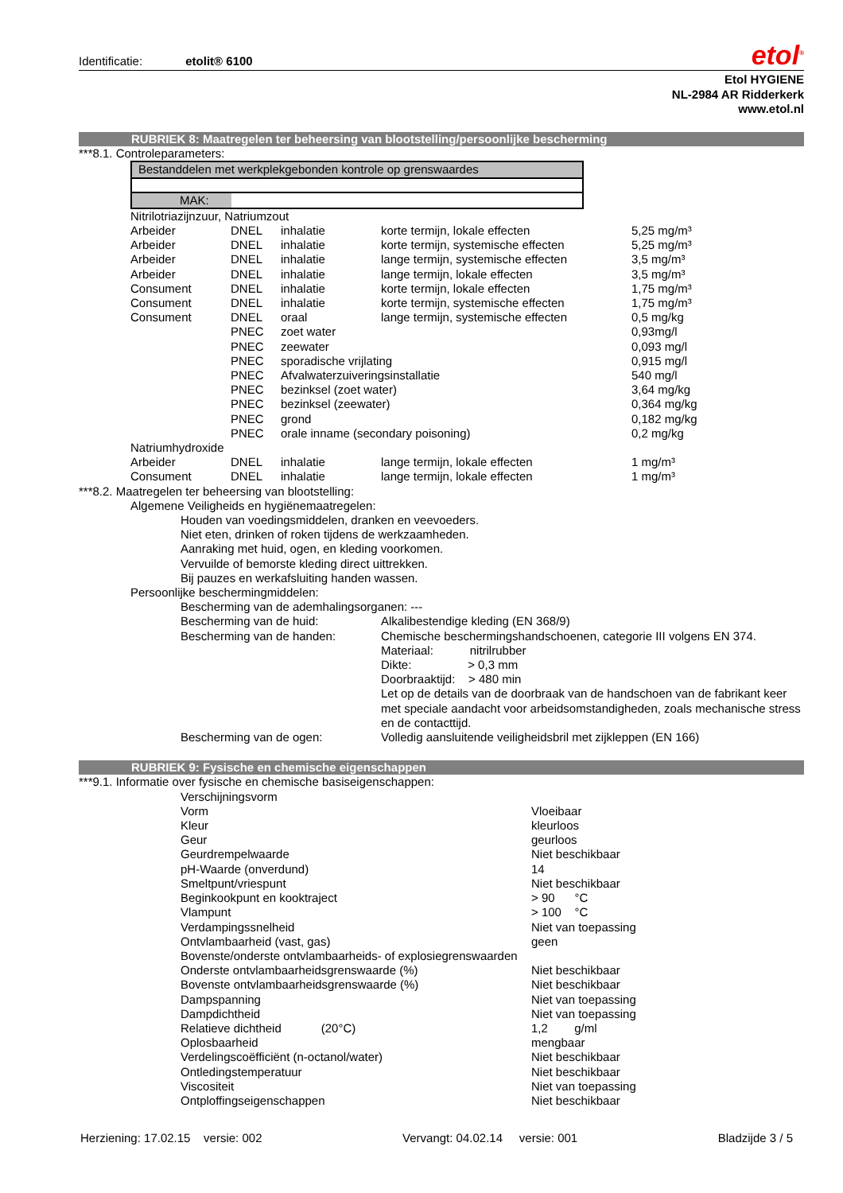Identificatie: etolit® 6100
etol<sup>®</sup>
Etol HYGIENE
NL-2984 AR Ridderkerk
www.etol.nl
RUBRIEK 8: Maatregelen ter beheersing van blootstelling/persoonlijke bescherming
***8.1. Controleparameters:
Bestanddelen met werkplekgebonden kontrole op grenswaardes
MAK:
Nitrilotriazijnzuur, Natriumzout
| Arbeider | DNEL | inhalatie | korte termijn, lokale effecten | 5,25 mg/m³ |
| Arbeider | DNEL | inhalatie | korte termijn, systemische effecten | 5,25 mg/m³ |
| Arbeider | DNEL | inhalatie | lange termijn, systemische effecten | 3,5 mg/m³ |
| Arbeider | DNEL | inhalatie | lange termijn, lokale effecten | 3,5 mg/m³ |
| Consument | DNEL | inhalatie | korte termijn, lokale effecten | 1,75 mg/m³ |
| Consument | DNEL | inhalatie | korte termijn, systemische effecten | 1,75 mg/m³ |
| Consument | DNEL | oraal | lange termijn, systemische effecten | 0,5 mg/kg |
| | PNEC | zoet water | | 0,93mg/l |
| | PNEC | zeewater | | 0,093 mg/l |
| | PNEC | sporadische vrijlating | | 0,915 mg/l |
| | PNEC | Afvalwaterzuiveringsinstallatie | | 540 mg/l |
| | PNEC | bezinksel (zoet water) | | 3,64 mg/kg |
| | PNEC | bezinksel (zeewater) | | 0,364 mg/kg |
| | PNEC | grond | | 0,182 mg/kg |
| | PNEC | orale inname (secondary poisoning) | | 0,2 mg/kg |
| Natriumhydroxide | | | | |
| Arbeider | DNEL | inhalatie | lange termijn, lokale effecten | 1 mg/m³ |
| Consument | DNEL | inhalatie | lange termijn, lokale effecten | 1 mg/m³ |
***8.2. Maatregelen ter beheersing van blootstelling:
Algemene Veiligheids en hygiënemaatregelen:
Houden van voedingsmiddelen, dranken en veevoeders.
Niet eten, drinken of roken tijdens de werkzaamheden.
Aanraking met huid, ogen, en kleding voorkomen.
Vervuilde of bemorste kleding direct uittrekken.
Bij pauzes en werkafsluiting handen wassen.
Persoonlijke beschermingmiddelen:
| Bescherming van de ademhalingsorganen: --- | |
| Bescherming van de huid: | Alkalibestendige kleding (EN 368/9) |
| Bescherming van de handen: | Chemische beschermingshandschoenen, categorie III volgens EN 374. Materiaal: nitrilrubber Dikte: > 0,3 mm Doorbraaktijd: > 480 min Let op de details van de doorbraak van de handschoen van de fabrikant keer met speciale aandacht voor arbeidsomstandigheden, zoals mechanische stress en de contacttijd. |
| Bescherming van de ogen: | Volledig aansluitende veiligheidsbril met zijkleppen (EN 166) |
RUBRIEK 9: Fysische en chemische eigenschappen
***9.1. Informatie over fysische en chemische basiseigenschappen:
| Verschijningsvorm | |
| Vorm | Vloeibaar |
| Kleur | kleurloos |
| Geur | geurloos |
| Geurdrempelwaarde | Niet beschikbaar |
| pH-Waarde (onverdund) | 14 |
| Smeltpunt/vriespunt | Niet beschikbaar |
| Beginkookpunt en kooktraject | > 90 °C |
| Vlampunt | > 100 °C |
| Verdampingssnelheid | Niet van toepassing |
| Ontvlambaarheid (vast, gas) | geen |
| Bovenste/onderste ontvlambaarheids- of explosiegrenswaarden | |
| Onderste ontvlambaarheidsgrenswaarde (%) | Niet beschikbaar |
| Bovenste ontvlambaarheidsgrenswaarde (%) | Niet beschikbaar |
| Dampspanning | Niet van toepassing |
| Dampdichtheid | Niet van toepassing |
| Relatieve dichtheid (20°C) | 1,2 g/ml |
| Oplosbaarheid | mengbaar |
| Verdelingscoëfficiënt (n-octanol/water) | Niet beschikbaar |
| Ontledingstemperatuur | Niet beschikbaar |
| Viscositeit | Niet van toepassing |
| Ontploffingseigenschappen | Niet beschikbaar |
Herziening: 17.02.15 versie: 002 Vervangt: 04.02.14 versie: 001 Bladzijde 3 / 5